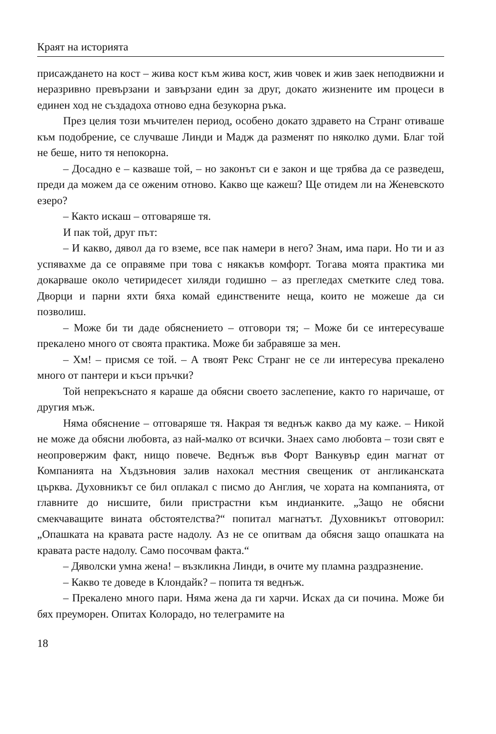Краят на историята
присаждането на кост – жива кост към жива кост, жив човек и жив заек неподвижни и неразривно превързани и завързани един за друг, докато жизнените им процеси в единен ход не създадоха отново една безукорна ръка.
През целия този мъчителен период, особено докато здравето на Странг отиваше към подобрение, се случваше Линди и Мадж да разменят по няколко думи. Благ той не беше, нито тя непокорна.
– Досадно е – казваше той, – но законът си е закон и ще трябва да се разведеш, преди да можем да се оженим отново. Какво ще кажеш? Ще отидем ли на Женевското езеро?
– Както искаш – отговаряше тя.
И пак той, друг път:
– И какво, дявол да го вземе, все пак намери в него? Знам, има пари. Но ти и аз успявахме да се оправяме при това с някакъв комфорт. Тогава моята практика ми докарваше около четиридесет хиляди годишно – аз прегледах сметките след това. Дворци и парни яхти бяха комай единствените неща, които не можеше да си позволиш.
– Може би ти даде обяснението – отговори тя; – Може би се интересуваше прекалено много от своята практика. Може би забравяше за мен.
– Хм! – присмя се той. – А твоят Рекс Странг не се ли интересува прекалено много от пантери и къси пръчки?
Той непрекъснато я караше да обясни своето заслепение, както го наричаше, от другия мъж.
Няма обяснение – отговаряше тя. Накрая тя веднъж какво да му каже. – Никой не може да обясни любовта, аз най-малко от всички. Знаех само любовта – този свят е неопровержим факт, нищо повече. Веднъж във Форт Ванкувър един магнат от Компанията на Хъдзъновия залив нахокал местния свещеник от англиканската църква. Духовникът се бил оплакал с писмо до Англия, че хората на компанията, от главните до нисшите, били пристрастни към индианките. „Защо не обясни смекчаващите вината обстоятелства?“ попитал магнатът. Духовникът отговорил: „Опашката на кравата расте надолу. Аз не се опитвам да обясня защо опашката на кравата расте надолу. Само посочвам факта.“
– Дяволски умна жена! – възкликна Линди, в очите му пламна раздразнение.
– Какво те доведе в Клондайк? – попита тя веднъж.
– Прекалено много пари. Няма жена да ги харчи. Исках да си почина. Може би бях преуморен. Опитах Колорадо, но телеграмите на
18